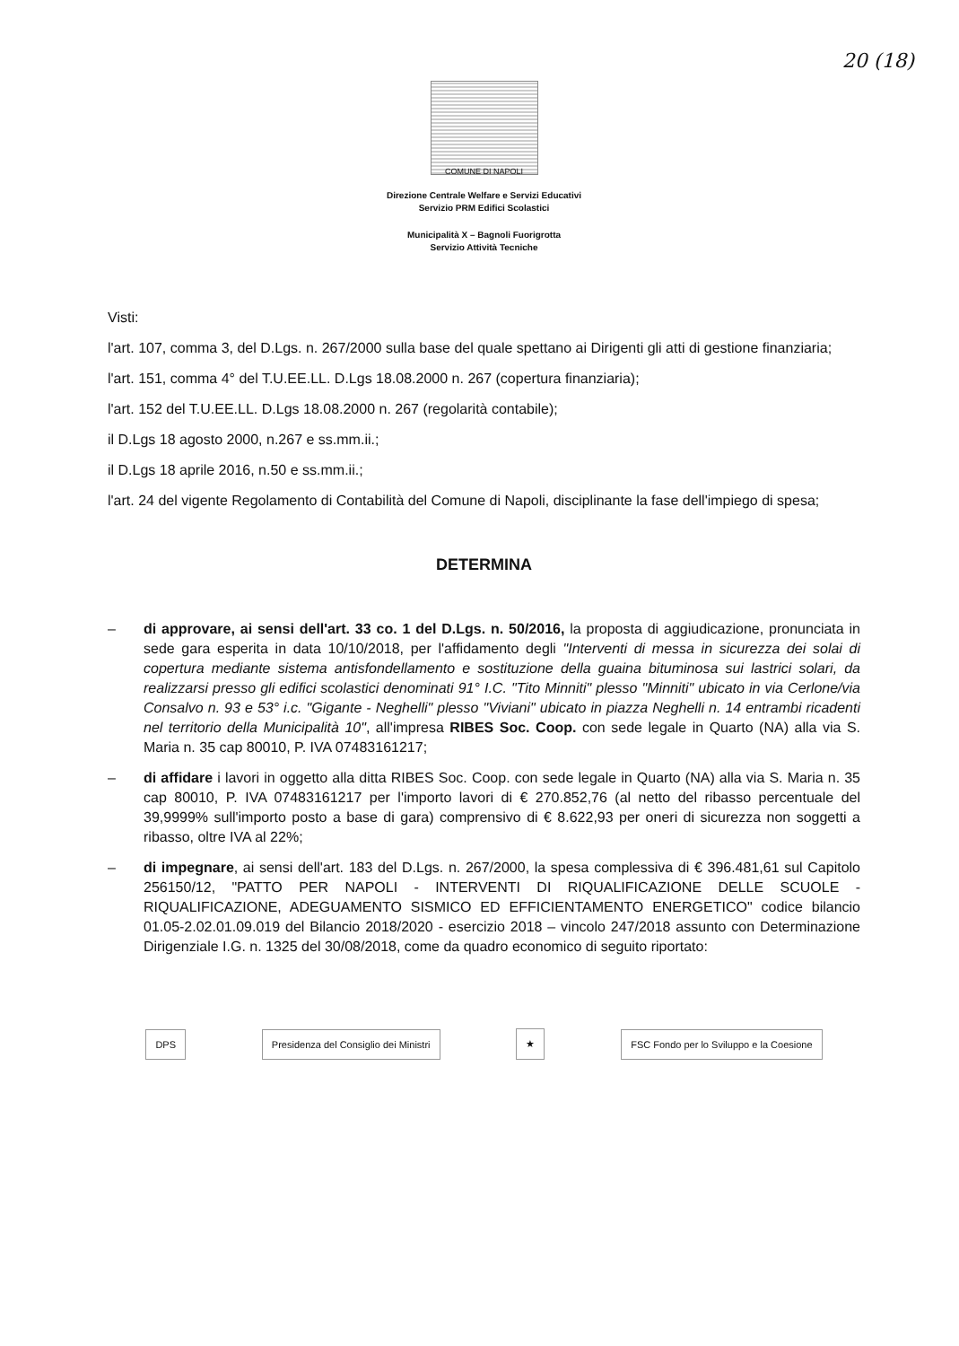20 (18)
COMUNE DI NAPOLI
Direzione Centrale Welfare e Servizi Educativi
Servizio PRM Edifici Scolastici
Municipalità X – Bagnoli Fuorigrotta
Servizio Attività Tecniche
Visti:
l'art. 107, comma 3, del D.Lgs. n. 267/2000 sulla base del quale spettano ai Dirigenti gli atti di gestione finanziaria;
l'art. 151, comma 4° del T.U.EE.LL. D.Lgs 18.08.2000 n. 267 (copertura finanziaria);
l'art. 152 del T.U.EE.LL. D.Lgs 18.08.2000 n. 267 (regolarità contabile);
il D.Lgs 18 agosto 2000, n.267 e ss.mm.ii.;
il D.Lgs 18 aprile 2016, n.50 e ss.mm.ii.;
l'art. 24 del vigente Regolamento di Contabilità del Comune di Napoli, disciplinante la fase dell'impiego di spesa;
DETERMINA
– di approvare, ai sensi dell'art. 33 co. 1 del D.Lgs. n. 50/2016, la proposta di aggiudicazione, pronunciata in sede gara esperita in data 10/10/2018, per l'affidamento degli "Interventi di messa in sicurezza dei solai di copertura mediante sistema antisfondellamento e sostituzione della guaina bituminosa sui lastrici solari, da realizzarsi presso gli edifici scolastici denominati 91° I.C. "Tito Minniti" plesso "Minniti" ubicato in via Cerlone/via Consalvo n. 93 e 53° i.c. "Gigante - Neghelli" plesso "Viviani" ubicato in piazza Neghelli n. 14 entrambi ricadenti nel territorio della Municipalità 10", all'impresa RIBES Soc. Coop. con sede legale in Quarto (NA) alla via S. Maria n. 35 cap 80010, P. IVA 07483161217;
– di affidare i lavori in oggetto alla ditta RIBES Soc. Coop. con sede legale in Quarto (NA) alla via S. Maria n. 35 cap 80010, P. IVA 07483161217 per l'importo lavori di € 270.852,76 (al netto del ribasso percentuale del 39,9999% sull'importo posto a base di gara) comprensivo di € 8.622,93 per oneri di sicurezza non soggetti a ribasso, oltre IVA al 22%;
– di impegnare, ai sensi dell'art. 183 del D.Lgs. n. 267/2000, la spesa complessiva di € 396.481,61 sul Capitolo 256150/12, "PATTO PER NAPOLI - INTERVENTI DI RIQUALIFICAZIONE DELLE SCUOLE - RIQUALIFICAZIONE, ADEGUAMENTO SISMICO ED EFFICIENTAMENTO ENERGETICO" codice bilancio 01.05-2.02.01.09.019 del Bilancio 2018/2020 - esercizio 2018 – vincolo 247/2018 assunto con Determinazione Dirigenziale I.G. n. 1325 del 30/08/2018, come da quadro economico di seguito riportato:
DPS
Presidenza del Consiglio dei Ministri
★
FSC Fondo per lo Sviluppo e la Coesione